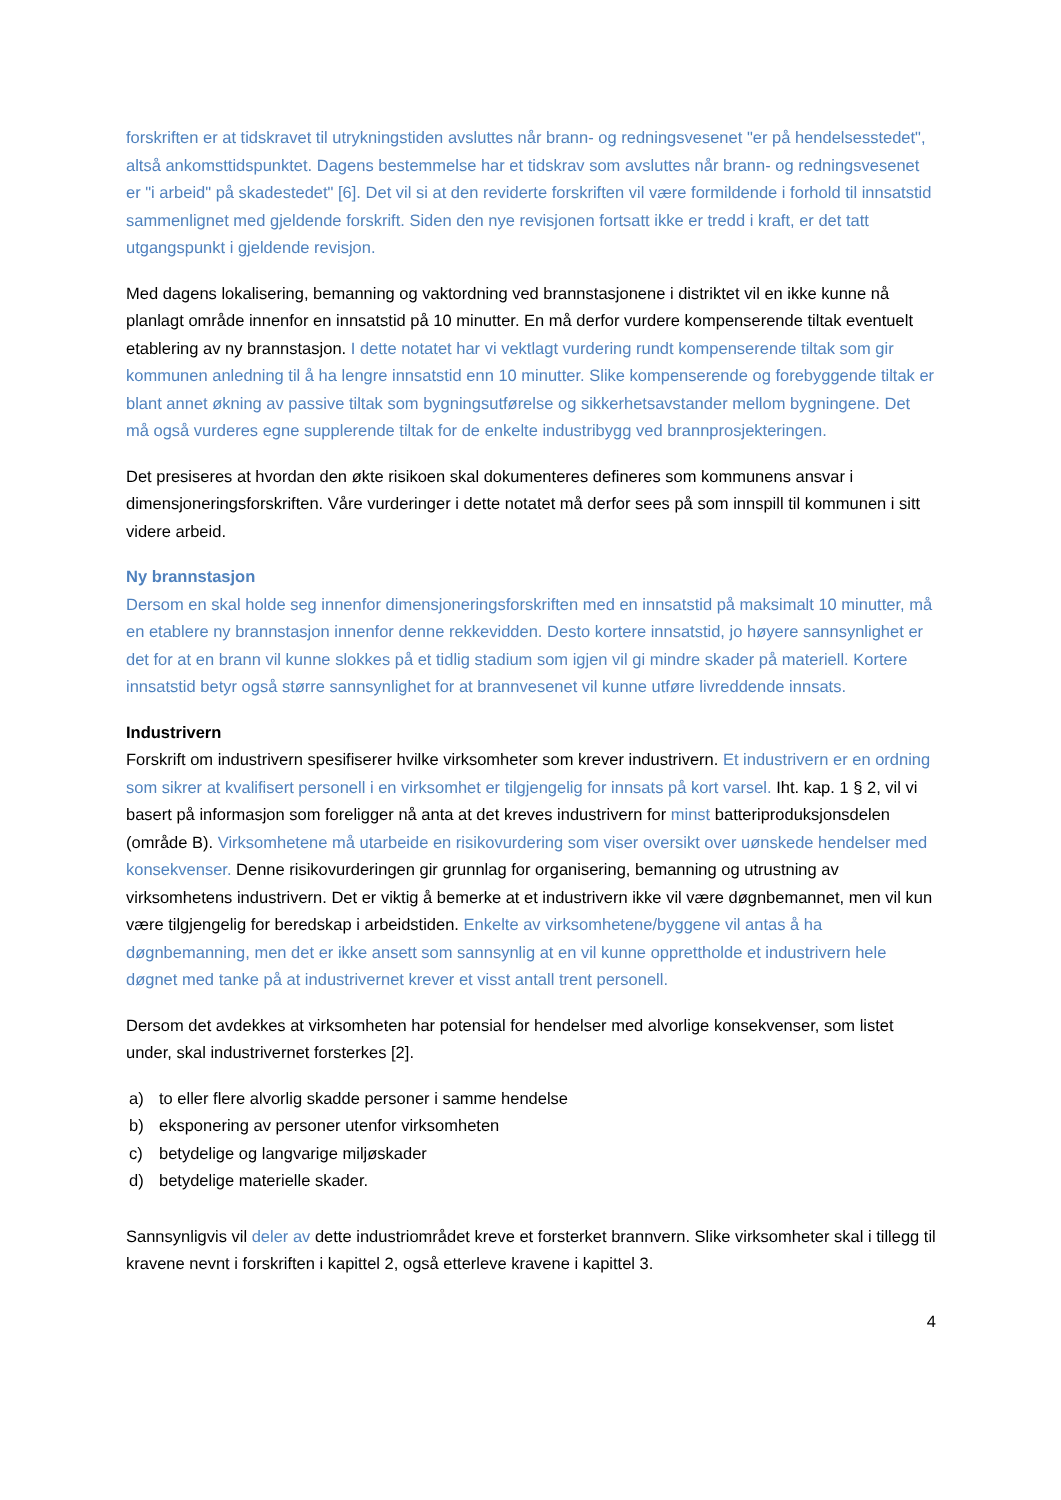forskriften er at tidskravet til utrykningstiden avsluttes når brann- og redningsvesenet "er på hendelsesstedet", altså ankomsttidspunktet. Dagens bestemmelse har et tidskrav som avsluttes når brann- og redningsvesenet er "i arbeid" på skadestedet" [6]. Det vil si at den reviderte forskriften vil være formildende i forhold til innsatstid sammenlignet med gjeldende forskrift. Siden den nye revisjonen fortsatt ikke er tredd i kraft, er det tatt utgangspunkt i gjeldende revisjon.
Med dagens lokalisering, bemanning og vaktordning ved brannstasjonene i distriktet vil en ikke kunne nå planlagt område innenfor en innsatstid på 10 minutter. En må derfor vurdere kompenserende tiltak eventuelt etablering av ny brannstasjon. I dette notatet har vi vektlagt vurdering rundt kompenserende tiltak som gir kommunen anledning til å ha lengre innsatstid enn 10 minutter. Slike kompenserende og forebyggende tiltak er blant annet økning av passive tiltak som bygningsutførelse og sikkerhetsavstander mellom bygningene. Det må også vurderes egne supplerende tiltak for de enkelte industribygg ved brannprosjekteringen.
Det presiseres at hvordan den økte risikoen skal dokumenteres defineres som kommunens ansvar i dimensjoneringsforskriften. Våre vurderinger i dette notatet må derfor sees på som innspill til kommunen i sitt videre arbeid.
Ny brannstasjon
Dersom en skal holde seg innenfor dimensjoneringsforskriften med en innsatstid på maksimalt 10 minutter, må en etablere ny brannstasjon innenfor denne rekkevidden. Desto kortere innsatstid, jo høyere sannsynlighet er det for at en brann vil kunne slokkes på et tidlig stadium som igjen vil gi mindre skader på materiell. Kortere innsatstid betyr også større sannsynlighet for at brannvesenet vil kunne utføre livreddende innsats.
Industrivern
Forskrift om industrivern spesifiserer hvilke virksomheter som krever industrivern. Et industrivern er en ordning som sikrer at kvalifisert personell i en virksomhet er tilgjengelig for innsats på kort varsel. Iht. kap. 1 § 2, vil vi basert på informasjon som foreligger nå anta at det kreves industrivern for minst batteriproduksjonsdelen (område B). Virksomhetene må utarbeide en risikovurdering som viser oversikt over uønskede hendelser med konsekvenser. Denne risikovurderingen gir grunnlag for organisering, bemanning og utrustning av virksomhetens industrivern. Det er viktig å bemerke at et industrivern ikke vil være døgnbemannet, men vil kun være tilgjengelig for beredskap i arbeidstiden. Enkelte av virksomhetene/byggene vil antas å ha døgnbemanning, men det er ikke ansett som sannsynlig at en vil kunne opprettholde et industrivern hele døgnet med tanke på at industrivernet krever et visst antall trent personell.
Dersom det avdekkes at virksomheten har potensial for hendelser med alvorlige konsekvenser, som listet under, skal industrivernet forsterkes [2].
a) to eller flere alvorlig skadde personer i samme hendelse
b) eksponering av personer utenfor virksomheten
c) betydelige og langvarige miljøskader
d) betydelige materielle skader.
Sannsynligvis vil deler av dette industriområdet kreve et forsterket brannvern. Slike virksomheter skal i tillegg til kravene nevnt i forskriften i kapittel 2, også etterleve kravene i kapittel 3.
4